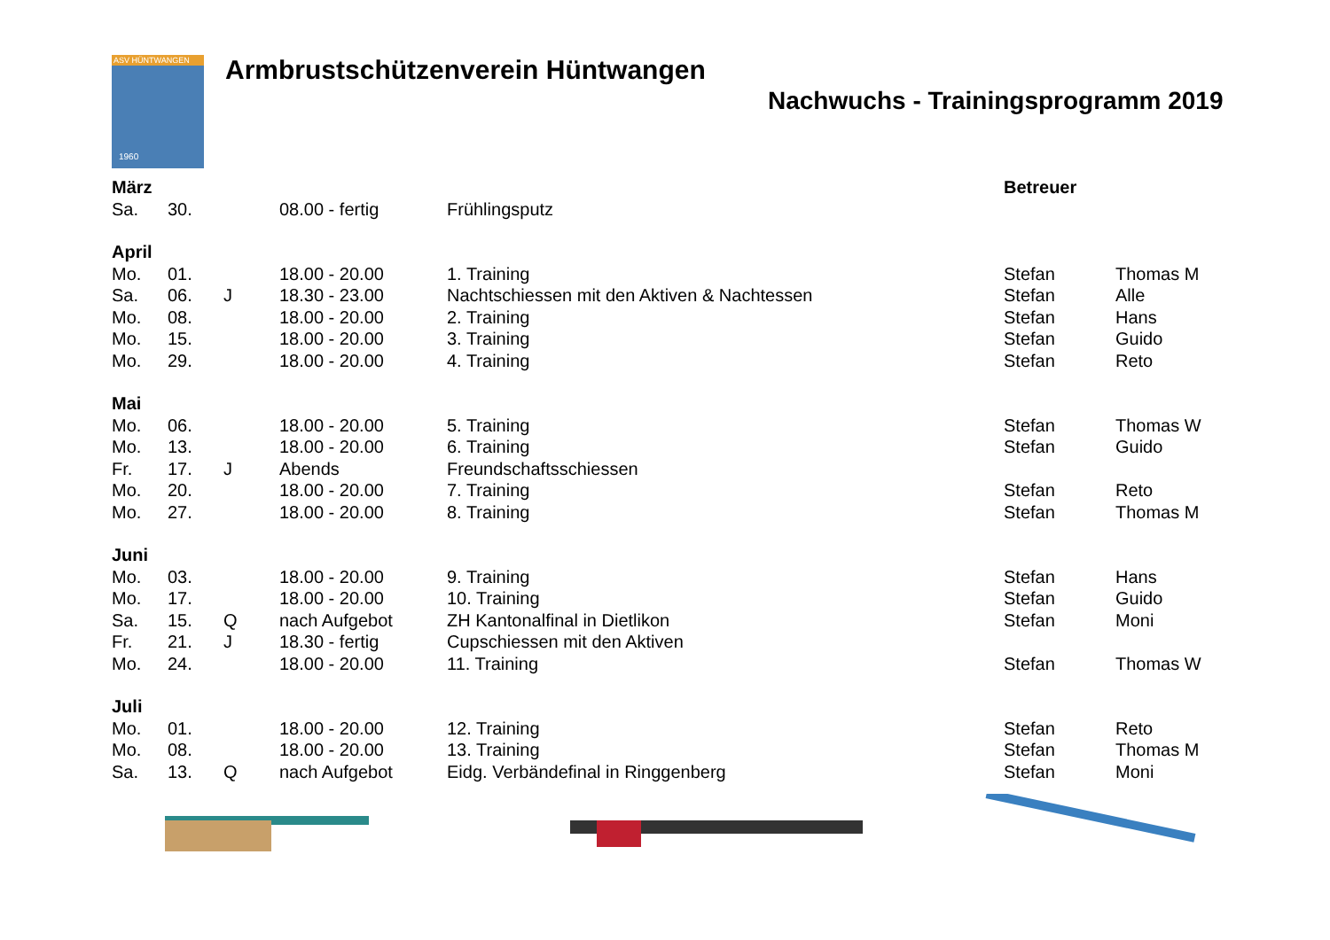ASV HÜNTWANGEN
1960
Armbrustschützenverein Hüntwangen
Nachwuchs - Trainingsprogramm 2019
| März | | | | | Betreuer | |
| --- | --- | --- | --- | --- | --- | --- |
| Sa. | 30. | | 08.00 - fertig | Frühlingsputz | | |
| April | | | | | | |
| Mo. | 01. | | 18.00 - 20.00 | 1. Training | Stefan | Thomas M |
| Sa. | 06. | J | 18.30 - 23.00 | Nachtschiessen mit den Aktiven & Nachtessen | Stefan | Alle |
| Mo. | 08. | | 18.00 - 20.00 | 2. Training | Stefan | Hans |
| Mo. | 15. | | 18.00 - 20.00 | 3. Training | Stefan | Guido |
| Mo. | 29. | | 18.00 - 20.00 | 4. Training | Stefan | Reto |
| Mai | | | | | | |
| Mo. | 06. | | 18.00 - 20.00 | 5. Training | Stefan | Thomas W |
| Mo. | 13. | | 18.00 - 20.00 | 6. Training | Stefan | Guido |
| Fr. | 17. | J | Abends | Freundschaftsschiessen | | |
| Mo. | 20. | | 18.00 - 20.00 | 7. Training | Stefan | Reto |
| Mo. | 27. | | 18.00 - 20.00 | 8. Training | Stefan | Thomas M |
| Juni | | | | | | |
| Mo. | 03. | | 18.00 - 20.00 | 9. Training | Stefan | Hans |
| Mo. | 17. | | 18.00 - 20.00 | 10. Training | Stefan | Guido |
| Sa. | 15. | Q | nach Aufgebot | ZH Kantonalfinal in Dietlikon | Stefan | Moni |
| Fr. | 21. | J | 18.30 - fertig | Cupschiessen mit den Aktiven | | |
| Mo. | 24. | | 18.00 - 20.00 | 11. Training | Stefan | Thomas W |
| Juli | | | | | | |
| Mo. | 01. | | 18.00 - 20.00 | 12. Training | Stefan | Reto |
| Mo. | 08. | | 18.00 - 20.00 | 13. Training | Stefan | Thomas M |
| Sa. | 13. | Q | nach Aufgebot | Eidg. Verbändefinal in Ringgenberg | Stefan | Moni |